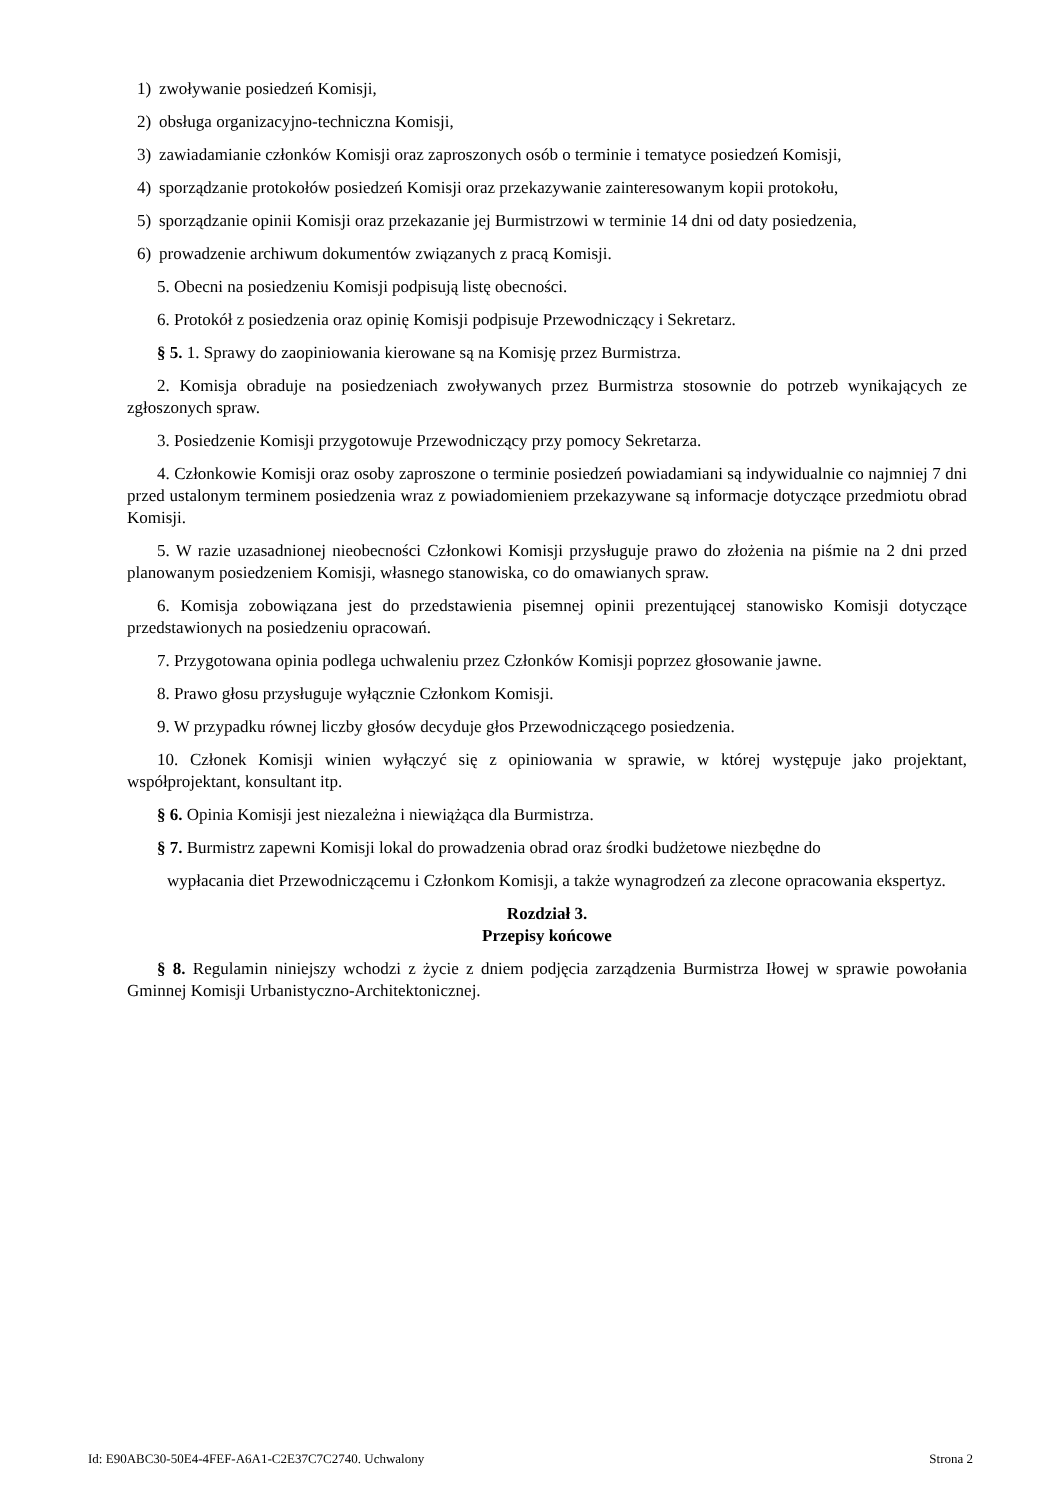1) zwoływanie posiedzeń Komisji,
2) obsługa organizacyjno-techniczna Komisji,
3) zawiadamianie członków Komisji oraz zaproszonych osób o terminie i tematyce posiedzeń Komisji,
4) sporządzanie protokołów posiedzeń Komisji oraz przekazywanie zainteresowanym kopii protokołu,
5) sporządzanie opinii Komisji oraz przekazanie jej Burmistrzowi w terminie 14 dni od daty posiedzenia,
6) prowadzenie archiwum dokumentów związanych z pracą Komisji.
5. Obecni na posiedzeniu Komisji podpisują listę obecności.
6. Protokół z posiedzenia oraz opinię Komisji podpisuje Przewodniczący i Sekretarz.
§ 5. 1. Sprawy do zaopiniowania kierowane są na Komisję przez Burmistrza.
2. Komisja obraduje na posiedzeniach zwoływanych przez Burmistrza stosownie do potrzeb wynikających ze zgłoszonych spraw.
3. Posiedzenie Komisji przygotowuje Przewodniczący przy pomocy Sekretarza.
4. Członkowie Komisji oraz osoby zaproszone o terminie posiedzeń powiadamiani są indywidualnie co najmniej 7 dni przed ustalonym terminem posiedzenia wraz z powiadomieniem przekazywane są informacje dotyczące przedmiotu obrad Komisji.
5. W razie uzasadnionej nieobecności Członkowi Komisji przysługuje prawo do złożenia na piśmie na 2 dni przed planowanym posiedzeniem Komisji, własnego stanowiska, co do omawianych spraw.
6. Komisja zobowiązana jest do przedstawienia pisemnej opinii prezentującej stanowisko Komisji dotyczące przedstawionych na posiedzeniu opracowań.
7. Przygotowana opinia podlega uchwaleniu przez Członków Komisji poprzez głosowanie jawne.
8. Prawo głosu przysługuje wyłącznie Członkom Komisji.
9. W przypadku równej liczby głosów decyduje głos Przewodniczącego posiedzenia.
10. Członek Komisji winien wyłączyć się z opiniowania w sprawie, w której występuje jako projektant, współprojektant, konsultant itp.
§ 6. Opinia Komisji jest niezależna i niewiążąca dla Burmistrza.
§ 7. Burmistrz zapewni Komisji lokal do prowadzenia obrad oraz środki budżetowe niezbędne do
wypłacania diet Przewodniczącemu i Członkom Komisji, a także wynagrodzeń za zlecone opracowania ekspertyz.
Rozdział 3.
Przepisy końcowe
§ 8. Regulamin niniejszy wchodzi z życie z dniem podjęcia zarządzenia Burmistrza Iłowej w sprawie powołania Gminnej Komisji Urbanistyczno-Architektonicznej.
Id: E90ABC30-50E4-4FEF-A6A1-C2E37C7C2740. Uchwalony Strona 2